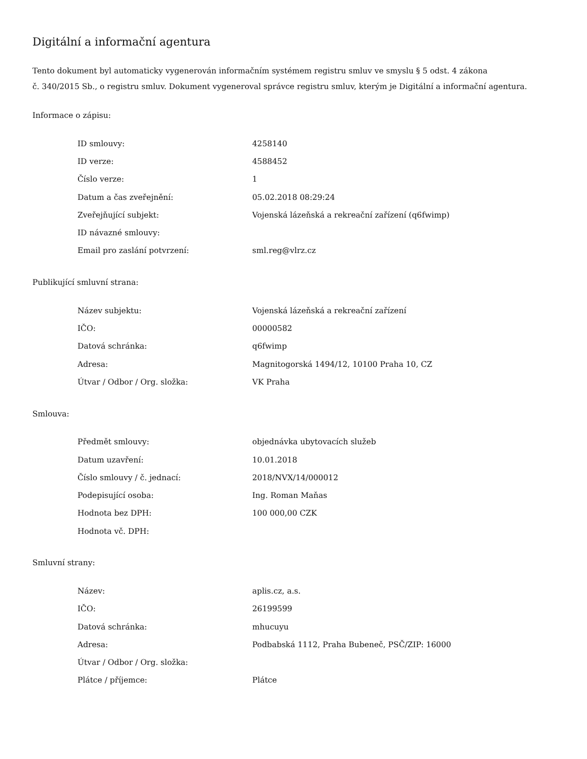Digitální a informační agentura
Tento dokument byl automaticky vygenerován informačním systémem registru smluv ve smyslu § 5 odst. 4 zákona
č. 340/2015 Sb., o registru smluv. Dokument vygeneroval správce registru smluv, kterým je Digitální a informační agentura.
Informace o zápisu:
| ID smlouvy: | 4258140 |
| ID verze: | 4588452 |
| Číslo verze: | 1 |
| Datum a čas zveřejnění: | 05.02.2018 08:29:24 |
| Zveřejňující subjekt: | Vojenská lázeňská a rekreační zařízení (q6fwimp) |
| ID návazné smlouvy: | |
| Email pro zaslání potvrzení: | sml.reg@vlrz.cz |
Publikující smluvní strana:
| Název subjektu: | Vojenská lázeňská a rekreační zařízení |
| IČO: | 00000582 |
| Datová schránka: | q6fwimp |
| Adresa: | Magnitogorská 1494/12, 10100 Praha 10, CZ |
| Útvar / Odbor / Org. složka: | VK Praha |
Smlouva:
| Předmět smlouvy: | objednávka ubytovacích služeb |
| Datum uzavření: | 10.01.2018 |
| Číslo smlouvy / č. jednací: | 2018/NVX/14/000012 |
| Podepisující osoba: | Ing. Roman Maňas |
| Hodnota bez DPH: | 100 000,00 CZK |
| Hodnota vč. DPH: | |
Smluvní strany:
| Název: | aplis.cz, a.s. |
| IČO: | 26199599 |
| Datová schránka: | mhucuyu |
| Adresa: | Podbabská 1112, Praha Bubeneč, PSČ/ZIP: 16000 |
| Útvar / Odbor / Org. složka: | |
| Plátce / příjemce: | Plátce |